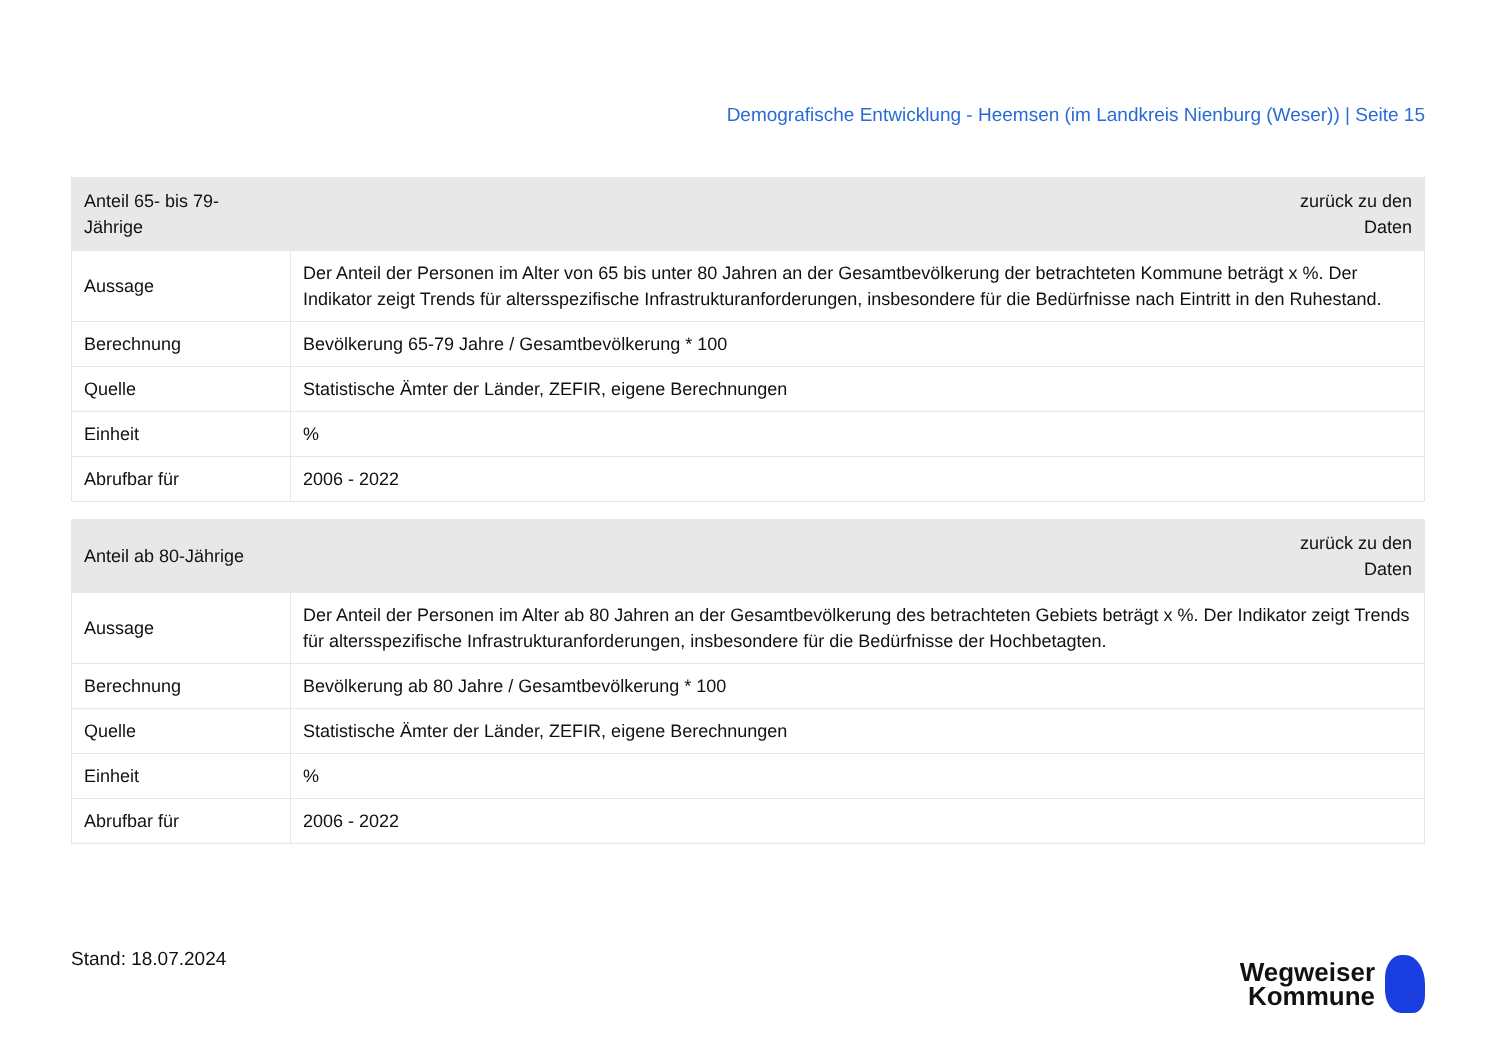Demografische Entwicklung - Heemsen (im Landkreis Nienburg (Weser)) | Seite 15
| Anteil 65- bis 79-Jährige | zurück zu den Daten |
| --- | --- |
| Aussage | Der Anteil der Personen im Alter von 65 bis unter 80 Jahren an der Gesamtbevölkerung der betrachteten Kommune beträgt x %. Der Indikator zeigt Trends für altersspezifische Infrastrukturanforderungen, insbesondere für die Bedürfnisse nach Eintritt in den Ruhestand. |
| Berechnung | Bevölkerung 65-79 Jahre / Gesamtbevölkerung * 100 |
| Quelle | Statistische Ämter der Länder, ZEFIR, eigene Berechnungen |
| Einheit | % |
| Abrufbar für | 2006 - 2022 |
| Anteil ab 80-Jährige | zurück zu den Daten |
| --- | --- |
| Aussage | Der Anteil der Personen im Alter ab 80 Jahren an der Gesamtbevölkerung des betrachteten Gebiets beträgt x %. Der Indikator zeigt Trends für altersspezifische Infrastrukturanforderungen, insbesondere für die Bedürfnisse der Hochbetagten. |
| Berechnung | Bevölkerung ab 80 Jahre / Gesamtbevölkerung * 100 |
| Quelle | Statistische Ämter der Länder, ZEFIR, eigene Berechnungen |
| Einheit | % |
| Abrufbar für | 2006 - 2022 |
Stand: 18.07.2024
Wegweiser
Kommune